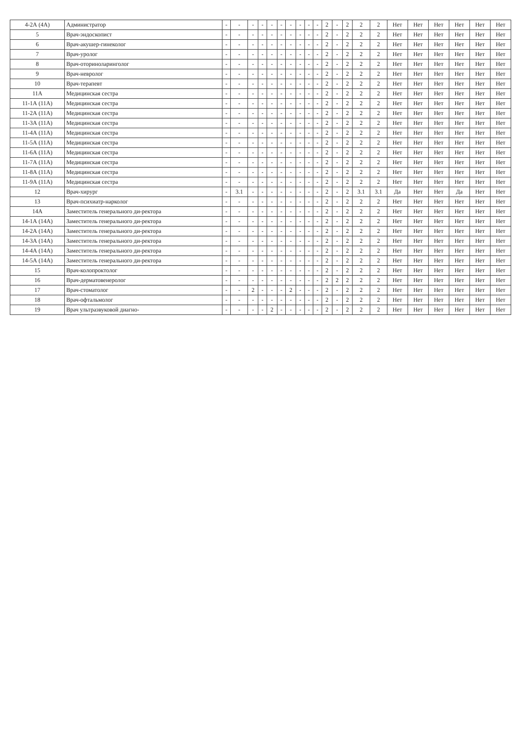| 4-2А (4А) | Администратор | - | - | - | - | - | - | - | - | - | - | 2 | - | 2 | 2 | 2 | Нет | Нет | Нет | Нет | Нет | Нет |
| 5 | Врач-эндоскопист | - | - | - | - | - | - | - | - | - | - | 2 | - | 2 | 2 | 2 | Нет | Нет | Нет | Нет | Нет | Нет |
| 6 | Врач-акушер-гинеколог | - | - | - | - | - | - | - | - | - | - | 2 | - | 2 | 2 | 2 | Нет | Нет | Нет | Нет | Нет | Нет |
| 7 | Врач-уролог | - | - | - | - | - | - | - | - | - | - | 2 | - | 2 | 2 | 2 | Нет | Нет | Нет | Нет | Нет | Нет |
| 8 | Врач-оториноларинголог | - | - | - | - | - | - | - | - | - | - | 2 | - | 2 | 2 | 2 | Нет | Нет | Нет | Нет | Нет | Нет |
| 9 | Врач-невролог | - | - | - | - | - | - | - | - | - | - | 2 | - | 2 | 2 | 2 | Нет | Нет | Нет | Нет | Нет | Нет |
| 10 | Врач-терапевт | - | - | - | - | - | - | - | - | - | - | 2 | - | 2 | 2 | 2 | Нет | Нет | Нет | Нет | Нет | Нет |
| 11А | Медицинская сестра | - | - | - | - | - | - | - | - | - | - | 2 | - | 2 | 2 | 2 | Нет | Нет | Нет | Нет | Нет | Нет |
| 11-1А (11А) | Медицинская сестра | - | - | - | - | - | - | - | - | - | - | 2 | - | 2 | 2 | 2 | Нет | Нет | Нет | Нет | Нет | Нет |
| 11-2А (11А) | Медицинская сестра | - | - | - | - | - | - | - | - | - | - | 2 | - | 2 | 2 | 2 | Нет | Нет | Нет | Нет | Нет | Нет |
| 11-3А (11А) | Медицинская сестра | - | - | - | - | - | - | - | - | - | - | 2 | - | 2 | 2 | 2 | Нет | Нет | Нет | Нет | Нет | Нет |
| 11-4А (11А) | Медицинская сестра | - | - | - | - | - | - | - | - | - | - | 2 | - | 2 | 2 | 2 | Нет | Нет | Нет | Нет | Нет | Нет |
| 11-5А (11А) | Медицинская сестра | - | - | - | - | - | - | - | - | - | - | 2 | - | 2 | 2 | 2 | Нет | Нет | Нет | Нет | Нет | Нет |
| 11-6А (11А) | Медицинская сестра | - | - | - | - | - | - | - | - | - | - | 2 | - | 2 | 2 | 2 | Нет | Нет | Нет | Нет | Нет | Нет |
| 11-7А (11А) | Медицинская сестра | - | - | - | - | - | - | - | - | - | - | 2 | - | 2 | 2 | 2 | Нет | Нет | Нет | Нет | Нет | Нет |
| 11-8А (11А) | Медицинская сестра | - | - | - | - | - | - | - | - | - | - | 2 | - | 2 | 2 | 2 | Нет | Нет | Нет | Нет | Нет | Нет |
| 11-9А (11А) | Медицинская сестра | - | - | - | - | - | - | - | - | - | - | 2 | - | 2 | 2 | 2 | Нет | Нет | Нет | Нет | Нет | Нет |
| 12 | Врач-хирург | - | 3.1 | - | - | - | - | - | - | - | - | 2 | - | 2 | 3.1 | 3.1 | Да | Нет | Нет | Да | Нет | Нет |
| 13 | Врач-психиатр-нарколог | - | - | - | - | - | - | - | - | - | - | 2 | - | 2 | 2 | 2 | Нет | Нет | Нет | Нет | Нет | Нет |
| 14А | Заместитель генерального ди-ректора | - | - | - | - | - | - | - | - | - | - | 2 | - | 2 | 2 | 2 | Нет | Нет | Нет | Нет | Нет | Нет |
| 14-1А (14А) | Заместитель генерального ди-ректора | - | - | - | - | - | - | - | - | - | - | 2 | - | 2 | 2 | 2 | Нет | Нет | Нет | Нет | Нет | Нет |
| 14-2А (14А) | Заместитель генерального ди-ректора | - | - | - | - | - | - | - | - | - | - | 2 | - | 2 | 2 | 2 | Нет | Нет | Нет | Нет | Нет | Нет |
| 14-3А (14А) | Заместитель генерального ди-ректора | - | - | - | - | - | - | - | - | - | - | 2 | - | 2 | 2 | 2 | Нет | Нет | Нет | Нет | Нет | Нет |
| 14-4А (14А) | Заместитель генерального ди-ректора | - | - | - | - | - | - | - | - | - | - | 2 | - | 2 | 2 | 2 | Нет | Нет | Нет | Нет | Нет | Нет |
| 14-5А (14А) | Заместитель генерального ди-ректора | - | - | - | - | - | - | - | - | - | - | 2 | - | 2 | 2 | 2 | Нет | Нет | Нет | Нет | Нет | Нет |
| 15 | Врач-колопроктолог | - | - | - | - | - | - | - | - | - | - | 2 | - | 2 | 2 | 2 | Нет | Нет | Нет | Нет | Нет | Нет |
| 16 | Врач-дерматовенеролог | - | - | - | - | - | - | - | - | - | - | 2 | 2 | 2 | 2 | 2 | Нет | Нет | Нет | Нет | Нет | Нет |
| 17 | Врач-стоматолог | - | - | 2 | - | - | - | 2 | - | - | - | 2 | - | 2 | 2 | 2 | Нет | Нет | Нет | Нет | Нет | Нет |
| 18 | Врач-офтальмолог | - | - | - | - | - | - | - | - | - | - | 2 | - | 2 | 2 | 2 | Нет | Нет | Нет | Нет | Нет | Нет |
| 19 | Врач ультразвуковой диагно- | - | - | - | - | 2 | - | - | - | - | - | 2 | - | 2 | 2 | 2 | Нет | Нет | Нет | Нет | Нет | Нет |